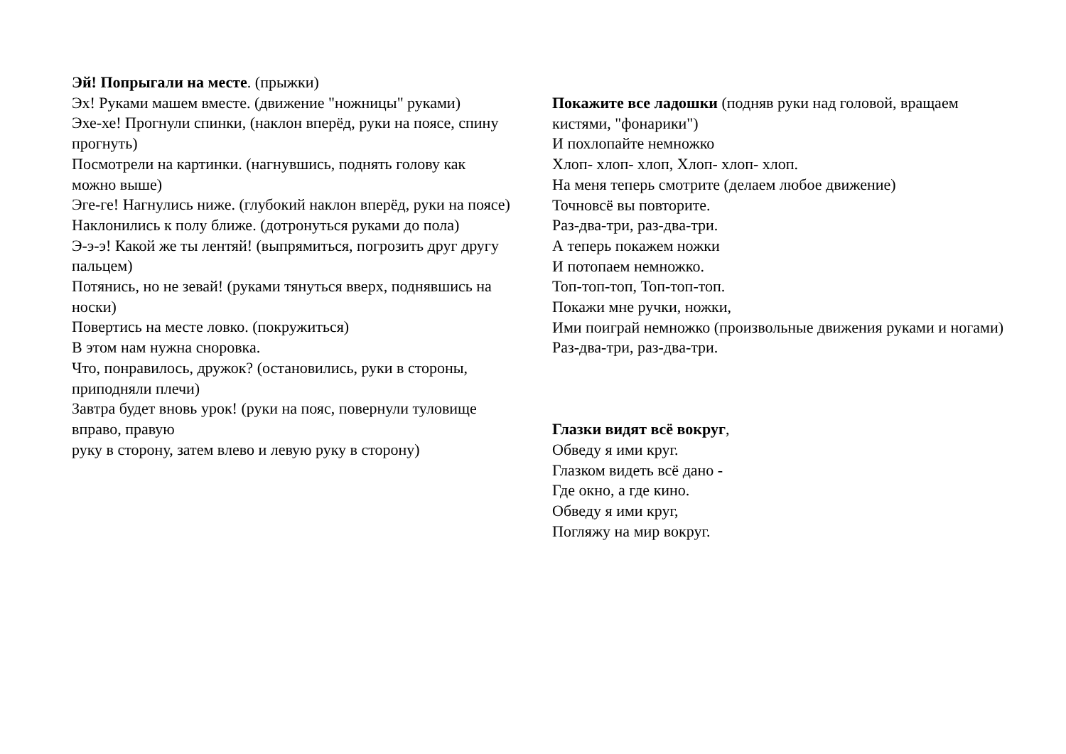Эй! Попрыгали на месте. (прыжки)
Эх! Руками машем вместе. (движение "ножницы" руками)
Эхе-хе! Прогнули спинки, (наклон вперёд, руки на поясе, спину прогнуть)
Посмотрели на картинки. (нагнувшись, поднять голову как можно выше)
Эге-ге! Нагнулись ниже. (глубокий наклон вперёд, руки на поясе)
Наклонились к полу ближе. (дотронуться руками до пола)
Э-э-э! Какой же ты лентяй! (выпрямиться, погрозить друг другу пальцем)
Потянись, но не зевай! (руками тянуться вверх, поднявшись на носки)
Повертись на месте ловко. (покружиться)
В этом нам нужна сноровка.
Что, понравилось, дружок? (остановились, руки в стороны, приподняли плечи)
Завтра будет вновь урок! (руки на пояс, повернули туловище вправо, правую
руку в сторону, затем влево и левую руку в сторону)
Покажите все ладошки (подняв руки над головой, вращаем кистями, "фонарики")
И похлопайте немножко
Хлоп- хлоп- хлоп, Хлоп- хлоп- хлоп.
На меня теперь смотрите (делаем любое движение)
Точновсё вы повторите.
Раз-два-три, раз-два-три.
А теперь покажем ножки
И потопаем немножко.
Топ-топ-топ, Топ-топ-топ.
Покажи мне ручки, ножки,
Ими поиграй немножко (произвольные движения руками и ногами)
Раз-два-три, раз-два-три.
Глазки видят всё вокруг,
Обведу я ими круг.
Глазком видеть всё дано -
Где окно, а где кино.
Обведу я ими круг,
Погляжу на мир вокруг.